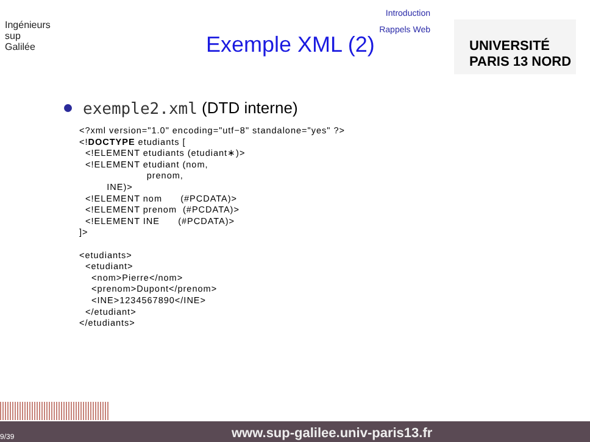Ingénieurs
sup
Galilée
Introduction
Rappels Web
Exemple XML (2)
UNIVERSITÉ PARIS 13 NORD
exemple2.xml (DTD interne)
<?xml version="1.0" encoding="utf−8" standalone="yes" ?>
<!DOCTYPE etudiants [
  <!ELEMENT etudiants (etudiant∗)>
  <!ELEMENT etudiant (nom,
                      prenom,
         INE)>
  <!ELEMENT nom      (#PCDATA)>
  <!ELEMENT prenom  (#PCDATA)>
  <!ELEMENT INE      (#PCDATA)>
]>

<etudiants>
  <etudiant>
    <nom>Pierre</nom>
    <prenom>Dupont</prenom>
    <INE>1234567890</INE>
  </etudiant>
</etudiants>
9/39 www.sup-galilee.univ-paris13.fr